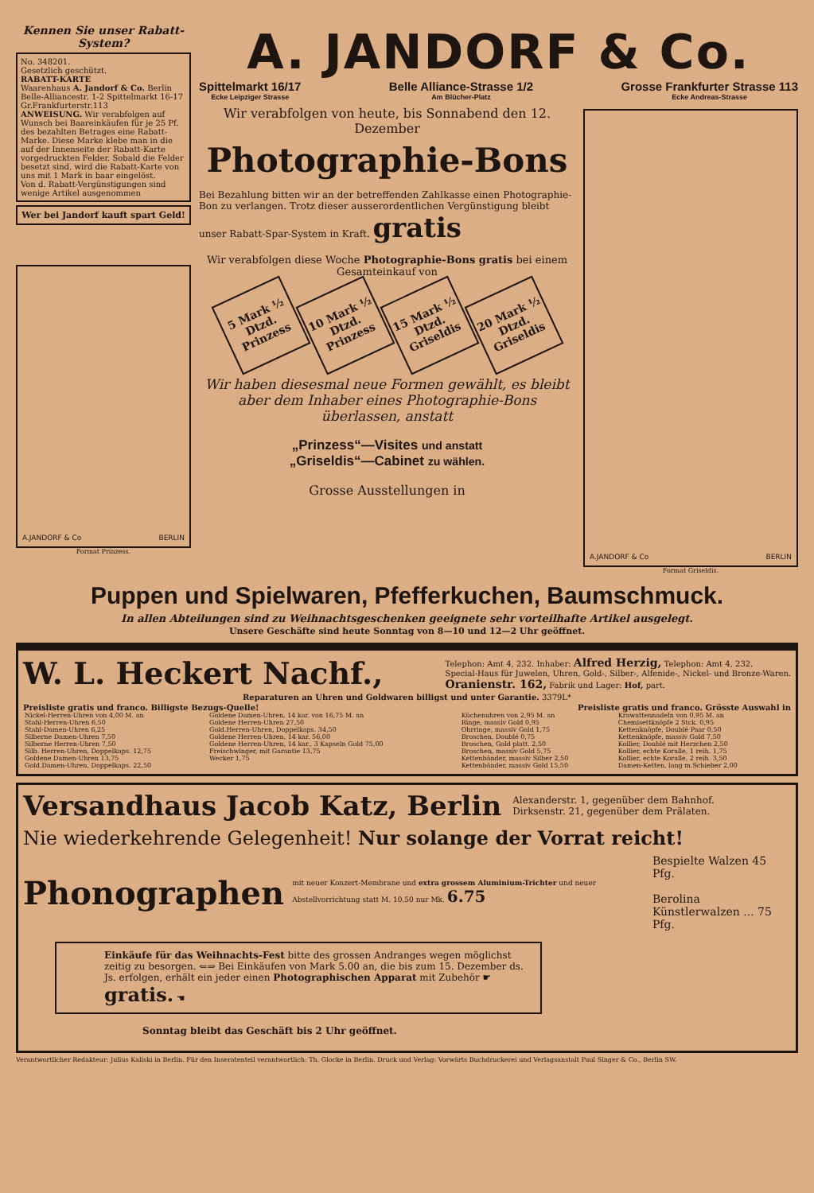Kennen Sie unser Rabatt-System?
No. 348201.
Gesetzlich geschützt.
RABATT-KARTE
Waarenhaus A. Jandorf & Co. Berlin
Belle-Alliancestr. 1-2 Spittelmarkt 16-17 Gr.Frankfurterstr.113
ANWEISUNG. Wir verabfolgen auf Wunsch bei Baareinkäufen für je 25 Pf. des bezahlten Betrages eine Rabatt-Marke. Diese Marke klebe man in die auf der Innenseite der Rabatt-Karte vorgedruckten Felder. Sobald die Felder besetzt sind, wird die Rabatt-Karte von uns mit 1 Mark in baar eingelöst.
Von d. Rabatt-Vergünstigungen sind wenige Artikel ausgenommen
Wer bei Jandorf kauft spart Geld!
A.JANDORF & Co BERLIN
Format Prinzess.
A. JANDORF & Co.
Spittelmarkt 16/17
Ecke Leipziger Strasse
Belle Alliance-Strasse 1/2
Am Blücher-Platz
Grosse Frankfurter Strasse 113
Ecke Andreas-Strasse
Wir verabfolgen von heute, bis Sonnabend den 12. Dezember
Photographie-Bons
Bei Bezahlung bitten wir an der betreffenden Zahlkasse einen Photographie-Bon zu verlangen. Trotz dieser ausserordentlichen Vergünstigung bleibt unser Rabatt-Spar-System in Kraft. gratis
Wir verabfolgen diese Woche Photographie-Bons gratis bei einem Gesamteinkauf von
5 Mark ½ Dtzd. Prinzess
10 Mark ½ Dtzd. Prinzess
15 Mark ½ Dtzd. Griseldis
20 Mark ½ Dtzd. Griseldis
Wir haben diesesmal neue Formen gewählt, es bleibt aber dem Inhaber eines Photographie-Bons überlassen, anstatt
„Prinzess“—Visites und anstatt
„Griseldis“—Cabinet zu wählen.
Grosse Ausstellungen in
A.JANDORF & Co BERLIN
Format Griseldis.
Puppen und Spielwaren, Pfefferkuchen, Baumschmuck.
In allen Abteilungen sind zu Weihnachtsgeschenken geeignete sehr vorteilhafte Artikel ausgelegt.
Unsere Geschäfte sind heute Sonntag von 8—10 und 12—2 Uhr geöffnet.
W. L. Heckert Nachf.,
Telephon: Amt 4, 232. Inhaber: Alfred Herzig, Telephon: Amt 4, 232.
Special-Haus für Juwelen, Uhren, Gold-, Silber-, Alfenide-, Nickel- und Bronze-Waren.
Oranienstr. 162, Fabrik und Lager: Hof, part.
Reparaturen an Uhren und Goldwaren billigst und unter Garantie. 3379L*
Preisliste gratis und franco. Billigste Bezugs-Quelle! Preisliste gratis und franco. Grösste Auswahl in
| Nickel-Herren-Uhren von 4,00 M. an | Goldene Damen-Uhren, 14 kar. von 16,75 M. an | Küchenuhren von 2,95 M. an | Krawattennadeln von 0,95 M. an |
| Stahl-Herren-Uhren 6,50 | Goldene Herren-Uhren 27,50 | Ringe, massiv Gold 0,95 | Chemisettknöpfe 2 Stck. 0,95 |
| Stahl-Damen-Uhren 6,25 | Gold.Herren-Uhren, Doppelkaps. 34,50 | Ohrringe, massiv Gold 1,75 | Kettenknöpfe, Doublé Paar 0,50 |
| Silberne Damen-Uhren 7,50 | Goldene Herren-Uhren, 14 kar. 56,00 | Broschen, Doublé 0,75 | Kettenknöpfe, massiv Gold 7,50 |
| Silberne Herren-Uhren 7,50 | Goldene Herren-Uhren, 14 kar., 3 Kapseln Gold 75,00 | Broschen, Gold platt. 2,50 | Kollier, Doublé mit Herzchen 2,50 |
| Silb. Herren-Uhren, Doppelkaps. 12,75 | Freischwinger, mit Garantie 13,75 | Broschen, massiv Gold 5,75 | Kollier, echte Koralle, 1 reih. 1,75 |
| Goldene Damen-Uhren 13,75 | Wecker 1,75 | Kettenbänder, massiv Silber 2,50 | Kollier, echte Koralle, 2 reih. 3,50 |
| Gold.Damen-Uhren, Doppelkaps. 22,50 | | Kettenbänder, massiv Gold 15,50 | Damen-Ketten, lang m.Schieber 2,00 |
Versandhaus Jacob Katz, Berlin
Alexanderstr. 1, gegenüber dem Bahnhof.
Dirksenstr. 21, gegenüber dem Prälaten.
Nie wiederkehrende Gelegenheit! Nur solange der Vorrat reicht!
Phonographen
mit neuer Konzert-Membrane und extra grossem Aluminium-Trichter und neuer Abstellvorrichtung statt M. 10.50 nur Mk. 6.75
Bespielte Walzen 45 Pfg.
Berolina Künstlerwalzen ... 75 Pfg.
Einkäufe für das Weihnachts-Fest bitte des grossen Andranges wegen möglichst zeitig zu besorgen. ⇐⇒ Bei Einkäufen von Mark 5.00 an, die bis zum 15. Dezember ds. Js. erfolgen, erhält ein jeder einen Photographischen Apparat mit Zubehör ☛ gratis. ☚
Sonntag bleibt das Geschäft bis 2 Uhr geöffnet.
Verantwortlicher Redakteur: Julius Kaliski in Berlin. Für den Inseratenteil verantwortlich: Th. Glocke in Berlin. Druck und Verlag: Vorwärts Buchdruckerei und Verlagsanstalt Paul Singer & Co., Berlin SW.